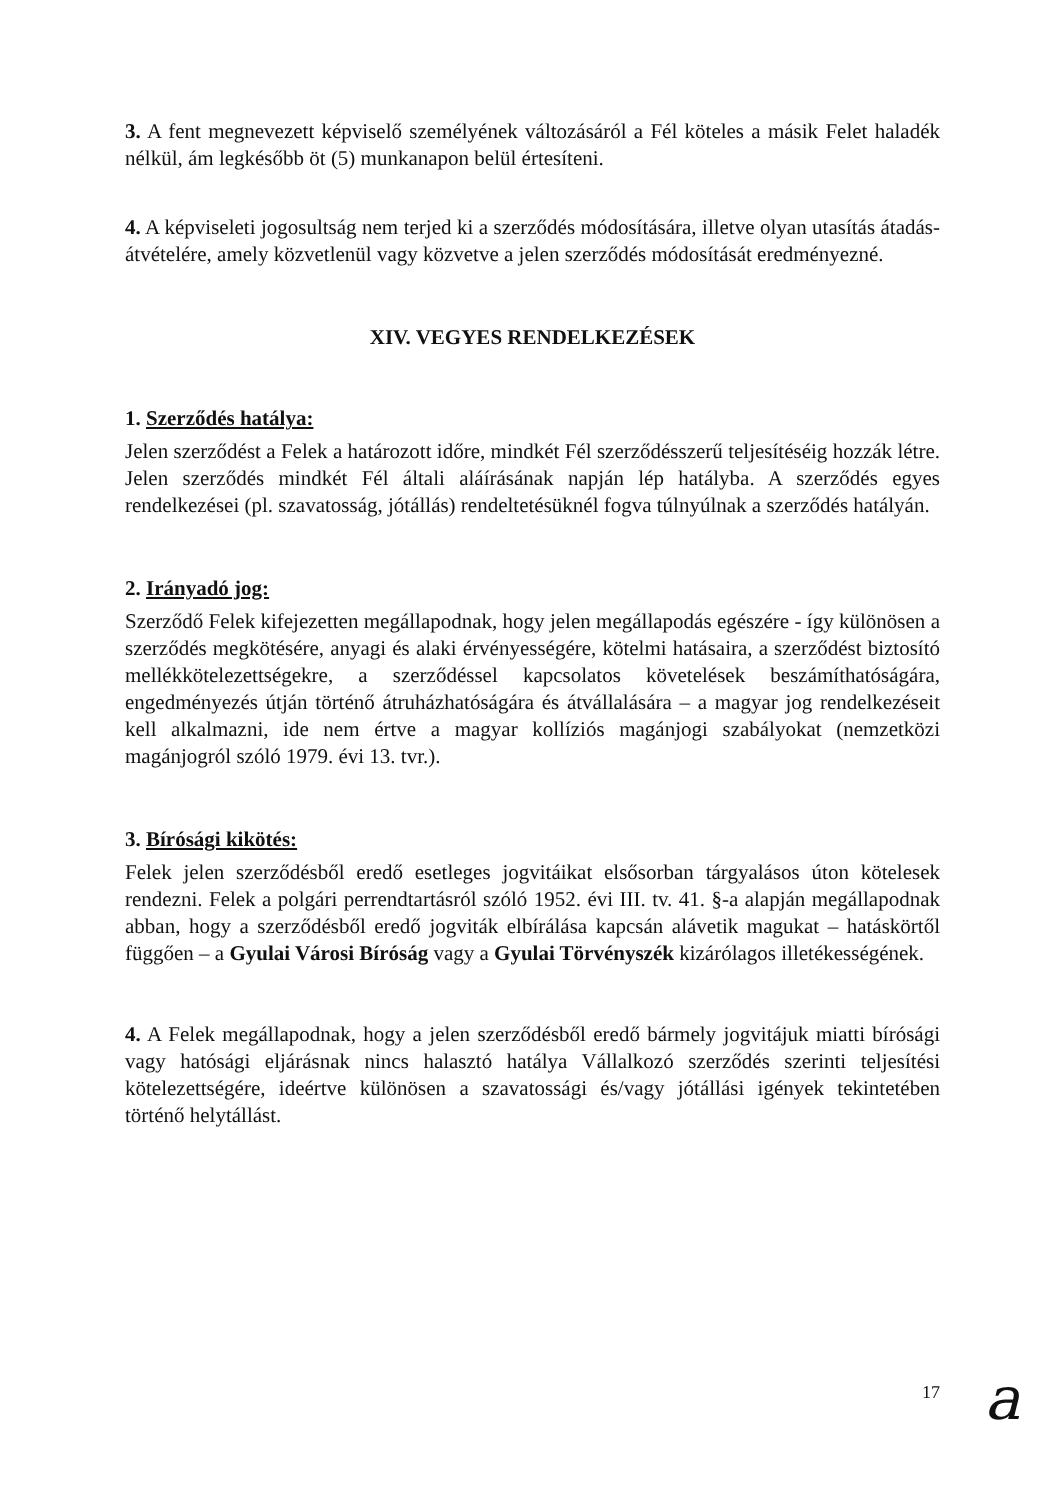3. A fent megnevezett képviselő személyének változásáról a Fél köteles a másik Felet haladék nélkül, ám legkésőbb öt (5) munkanapon belül értesíteni.
4. A képviseleti jogosultság nem terjed ki a szerződés módosítására, illetve olyan utasítás átadás-átvételére, amely közvetlenül vagy közvetve a jelen szerződés módosítását eredményezné.
XIV. VEGYES RENDELKEZÉSEK
1. Szerződés hatálya:
Jelen szerződést a Felek a határozott időre, mindkét Fél szerződésszerű teljesítéséig hozzák létre. Jelen szerződés mindkét Fél általi aláírásának napján lép hatályba. A szerződés egyes rendelkezései (pl. szavatosság, jótállás) rendeltetésüknél fogva túlnyúlnak a szerződés hatályán.
2. Irányadó jog:
Szerződő Felek kifejezetten megállapodnak, hogy jelen megállapodás egészére - így különösen a szerződés megkötésére, anyagi és alaki érvényességére, kötelmi hatásaira, a szerződést biztosító mellékkötelezettségekre, a szerződéssel kapcsolatos követelések beszámíthatóságára, engedményezés útján történő átruházhatóságára és átvállalására – a magyar jog rendelkezéseit kell alkalmazni, ide nem értve a magyar kollíziós magánjogi szabályokat (nemzetközi magánjogról szóló 1979. évi 13. tvr.).
3. Bírósági kikötés:
Felek jelen szerződésből eredő esetleges jogvitáikat elsősorban tárgyalásos úton kötelesek rendezni. Felek a polgári perrendtartásról szóló 1952. évi III. tv. 41. §-a alapján megállapodnak abban, hogy a szerződésből eredő jogviták elbírálása kapcsán alávetik magukat – hatáskörtől függően – a Gyulai Városi Bíróság vagy a Gyulai Törvényszék kizárólagos illetékességének.
4. A Felek megállapodnak, hogy a jelen szerződésből eredő bármely jogvitájuk miatti bírósági vagy hatósági eljárásnak nincs halasztó hatálya Vállalkozó szerződés szerinti teljesítési kötelezettségére, ideértve különösen a szavatossági és/vagy jótállási igények tekintetében történő helytállást.
17
a